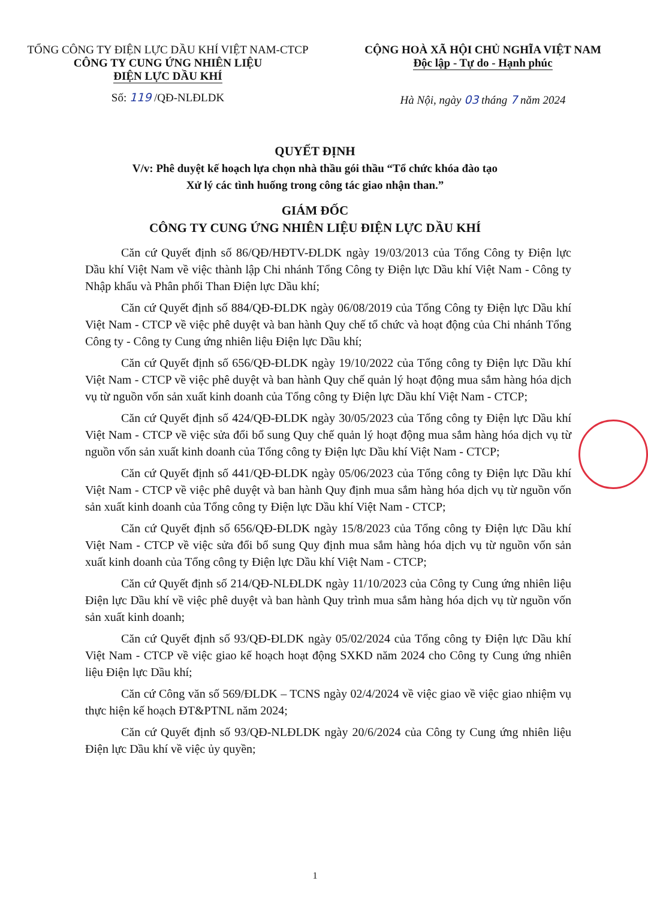TỔNG CÔNG TY ĐIỆN LỰC DẦU KHÍ VIỆT NAM-CTCP
CÔNG TY CUNG ỨNG NHIÊN LIỆU
ĐIỆN LỰC DẦU KHÍ
Số: 119 /QĐ-NLĐLDK
CỘNG HOÀ XÃ HỘI CHỦ NGHĨA VIỆT NAM
Độc lập - Tự do - Hạnh phúc
Hà Nội, ngày 03 tháng 7 năm 2024
QUYẾT ĐỊNH
V/v: Phê duyệt kế hoạch lựa chọn nhà thầu gói thầu “Tổ chức khóa đào tạo
Xử lý các tình huống trong công tác giao nhận than.”
GIÁM ĐỐC
CÔNG TY CUNG ỨNG NHIÊN LIỆU ĐIỆN LỰC DẦU KHÍ
Căn cứ Quyết định số 86/QĐ/HĐTV-ĐLDK ngày 19/03/2013 của Tổng Công ty Điện lực Dầu khí Việt Nam về việc thành lập Chi nhánh Tổng Công ty Điện lực Dầu khí Việt Nam - Công ty Nhập khẩu và Phân phối Than Điện lực Dầu khí;
Căn cứ Quyết định số 884/QĐ-ĐLDK ngày 06/08/2019 của Tổng Công ty Điện lực Dầu khí Việt Nam - CTCP về việc phê duyệt và ban hành Quy chế tổ chức và hoạt động của Chi nhánh Tổng Công ty - Công ty Cung ứng nhiên liệu Điện lực Dầu khí;
Căn cứ Quyết định số 656/QĐ-ĐLDK ngày 19/10/2022 của Tổng công ty Điện lực Dầu khí Việt Nam - CTCP về việc phê duyệt và ban hành Quy chế quản lý hoạt động mua sắm hàng hóa dịch vụ từ nguồn vốn sản xuất kinh doanh của Tổng công ty Điện lực Dầu khí Việt Nam - CTCP;
Căn cứ Quyết định số 424/QĐ-ĐLDK ngày 30/05/2023 của Tổng công ty Điện lực Dầu khí Việt Nam - CTCP về việc sửa đổi bổ sung Quy chế quản lý hoạt động mua sắm hàng hóa dịch vụ từ nguồn vốn sản xuất kinh doanh của Tổng công ty Điện lực Dầu khí Việt Nam - CTCP;
Căn cứ Quyết định số 441/QĐ-ĐLDK ngày 05/06/2023 của Tổng công ty Điện lực Dầu khí Việt Nam - CTCP về việc phê duyệt và ban hành Quy định mua sắm hàng hóa dịch vụ từ nguồn vốn sản xuất kinh doanh của Tổng công ty Điện lực Dầu khí Việt Nam - CTCP;
Căn cứ Quyết định số 656/QĐ-ĐLDK ngày 15/8/2023 của Tổng công ty Điện lực Dầu khí Việt Nam - CTCP về việc sửa đổi bổ sung Quy định mua sắm hàng hóa dịch vụ từ nguồn vốn sản xuất kinh doanh của Tổng công ty Điện lực Dầu khí Việt Nam - CTCP;
Căn cứ Quyết định số 214/QĐ-NLĐLDK ngày 11/10/2023 của Công ty Cung ứng nhiên liệu Điện lực Dầu khí về việc phê duyệt và ban hành Quy trình mua sắm hàng hóa dịch vụ từ nguồn vốn sản xuất kinh doanh;
Căn cứ Quyết định số 93/QĐ-ĐLDK ngày 05/02/2024 của Tổng công ty Điện lực Dầu khí Việt Nam - CTCP về việc giao kế hoạch hoạt động SXKD năm 2024 cho Công ty Cung ứng nhiên liệu Điện lực Dầu khí;
Căn cứ Công văn số 569/ĐLDK – TCNS ngày 02/4/2024 về việc giao về việc giao nhiệm vụ thực hiện kế hoạch ĐT&PTNL năm 2024;
Căn cứ Quyết định số 93/QĐ-NLĐLDK ngày 20/6/2024 của Công ty Cung ứng nhiên liệu Điện lực Dầu khí về việc ủy quyền;
1